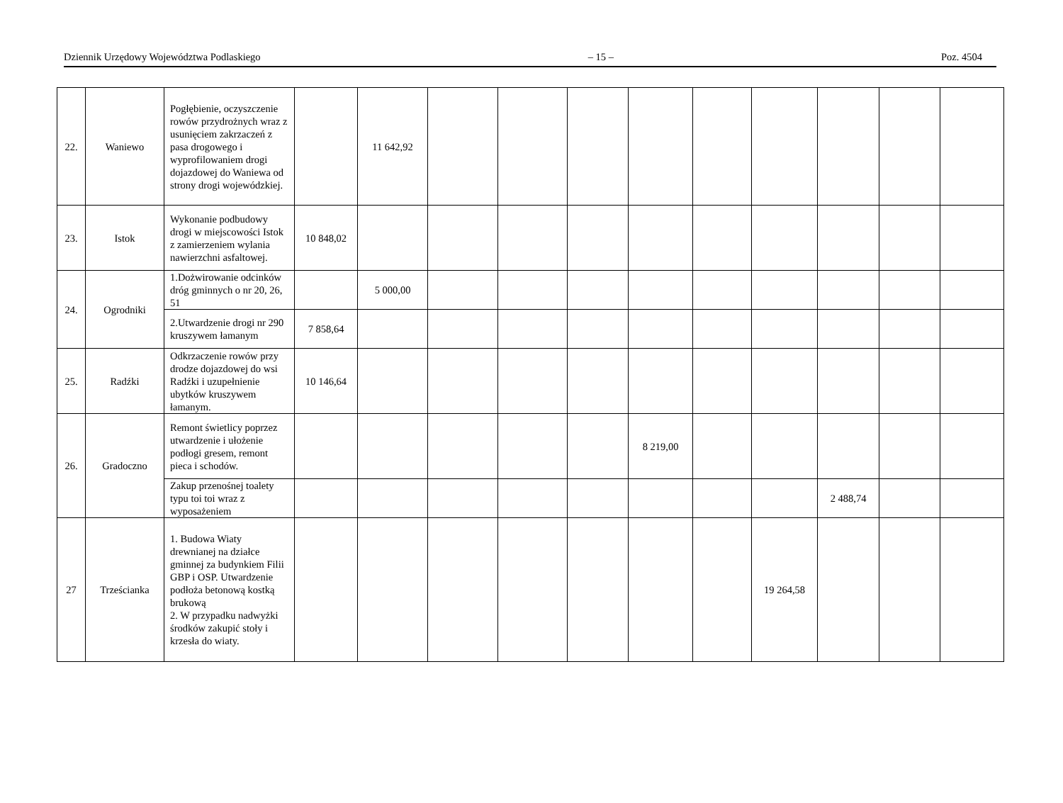Dziennik Urzędowy Województwa Podlaskiego – 15 – Poz. 4504
| 22. | Waniewo | Pogłębienie, oczyszczenie rowów przydrożnych wraz z usunięciem zakrzaczeń z pasa drogowego i wyprofilowaniem drogi dojazdowej do Waniewa od strony drogi wojewódzkiej. | | 11 642,92 | | | | | | | | | |
| 23. | Istok | Wykonanie podbudowy drogi w miejscowości Istok z zamierzeniem wylania nawierzchni asfaltowej. | 10 848,02 | | | | | | | | | | |
| 24. | Ogrodniki | 1.Dożwirowanie odcinków dróg gminnych o nr 20, 26, 51 | | 5 000,00 | | | | | | | | | |
| | | 2.Utwardzenie drogi nr 290 kruszywem łamanym | 7 858,64 | | | | | | | | | | |
| 25. | Radźki | Odkrzaczenie rowów przy drodze dojazdowej do wsi Radźki i uzupełnienie ubytków kruszywem łamanym. | 10 146,64 | | | | | | | | | | |
| 26. | Gradoczno | Remont świetlicy poprzez utwardzenie i ułożenie podłogi gresem, remont pieca i schodów. | | | | | | 8 219,00 | | | | | |
| | | Zakup przenośnej toalety typu toi toi wraz z wyposażeniem | | | | | | | | | 2 488,74 | | |
| 27 | Trześcianka | 1. Budowa Wiaty drewnianej na działce gminnej za budynkiem Filii GBP i OSP. Utwardzenie podłoża betonową kostką brukową 2. W przypadku nadwyżki środków zakupić stoły i krzesła do wiaty. | | | | | | | | 19 264,58 | | | |